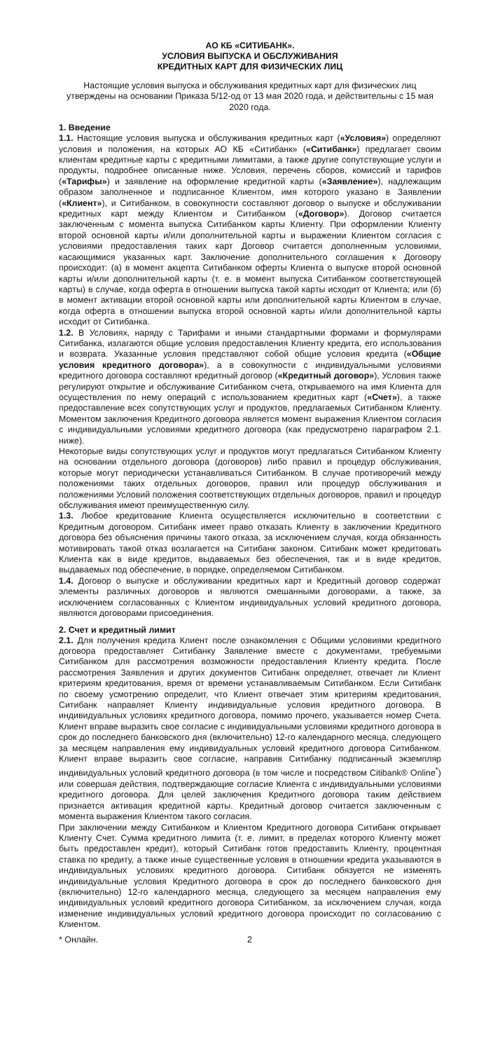АО КБ «СИТИБАНК».
УСЛОВИЯ ВЫПУСКА И ОБСЛУЖИВАНИЯ
КРЕДИТНЫХ КАРТ ДЛЯ ФИЗИЧЕСКИХ ЛИЦ
Настоящие условия выпуска и обслуживания кредитных карт для физических лиц утверждены на основании Приказа 5/12-од от 13 мая 2020 года, и действительны с 15 мая 2020 года.
1. Введение
1.1. Настоящие условия выпуска и обслуживания кредитных карт («Условия») определяют условия и положения, на которых АО КБ «Ситибанк» («Ситибанк») предлагает своим клиентам кредитные карты с кредитными лимитами, а также другие сопутствующие услуги и продукты, подробнее описанные ниже. Условия, перечень сборов, комиссий и тарифов («Тарифы») и заявление на оформление кредитной карты («Заявление»), надлежащим образом заполненное и подписанное Клиентом, имя которого указано в Заявлении («Клиент»), и Ситибанком, в совокупности составляют договор о выпуске и обслуживании кредитных карт между Клиентом и Ситибанком («Договор»). Договор считается заключенным с момента выпуска Ситибанком карты Клиенту. При оформлении Клиенту второй основной карты и/или дополнительной карты и выражении Клиентом согласия с условиями предоставления таких карт Договор считается дополненным условиями, касающимися указанных карт. Заключение дополнительного соглашения к Договору происходит: (а) в момент акцепта Ситибанком оферты Клиента о выпуске второй основной карты и/или дополнительной карты (т. е. в момент выпуска Ситибанком соответствующей карты) в случае, когда оферта в отношении выпуска такой карты исходит от Клиента; или (б) в момент активации второй основной карты или дополнительной карты Клиентом в случае, когда оферта в отношении выпуска второй основной карты и/или дополнительной карты исходит от Ситибанка.
1.2. В Условиях, наряду с Тарифами и иными стандартными формами и формулярами Ситибанка, излагаются общие условия предоставления Клиенту кредита, его использования и возврата. Указанные условия представляют собой общие условия кредита («Общие условия кредитного договора»), а в совокупности с индивидуальными условиями кредитного договора составляют кредитный договор («Кредитный договор»), Условия также регулируют открытие и обслуживание Ситибанком счета, открываемого на имя Клиента для осуществления по нему операций с использованием кредитных карт («Счет»), а также предоставление всех сопутствующих услуг и продуктов, предлагаемых Ситибанком Клиенту. Моментом заключения Кредитного договора является момент выражения Клиентом согласия с индивидуальными условиями кредитного договора (как предусмотрено параграфом 2.1. ниже).
Некоторые виды сопутствующих услуг и продуктов могут предлагаться Ситибанком Клиенту на основании отдельного договора (договоров) либо правил и процедур обслуживания, которые могут периодически устанавливаться Ситибанком. В случае противоречий между положениями таких отдельных договоров, правил или процедур обслуживания и положениями Условий положения соответствующих отдельных договоров, правил и процедур обслуживания имеют преимущественную силу.
1.3. Любое кредитование Клиента осуществляется исключительно в соответствии с Кредитным договором. Ситибанк имеет право отказать Клиенту в заключении Кредитного договора без объяснения причины такого отказа, за исключением случая, когда обязанность мотивировать такой отказ возлагается на Ситибанк законом. Ситибанк может кредитовать Клиента как в виде кредитов, выдаваемых без обеспечения, так и в виде кредитов, выдаваемых под обеспечение, в порядке, определяемом Ситибанком.
1.4. Договор о выпуске и обслуживании кредитных карт и Кредитный договор содержат элементы различных договоров и являются смешанными договорами, а также, за исключением согласованных с Клиентом индивидуальных условий кредитного договора, являются договорами присоединения.
2. Счет и кредитный лимит
2.1. Для получения кредита Клиент после ознакомления с Общими условиями кредитного договора предоставляет Ситибанку Заявление вместе с документами, требуемыми Ситибанком для рассмотрения возможности предоставления Клиенту кредита. После рассмотрения Заявления и других документов Ситибанк определяет, отвечает ли Клиент критериям кредитования, время от времени устанавливаемым Ситибанком. Если Ситибанк по своему усмотрению определит, что Клиент отвечает этим критериям кредитования, Ситибанк направляет Клиенту индивидуальные условия кредитного договора. В индивидуальных условиях кредитного договора, помимо прочего, указывается номер Счета. Клиент вправе выразить свое согласие с индивидуальными условиями кредитного договора в срок до последнего банковского дня (включительно) 12-го календарного месяца, следующего за месяцем направления ему индивидуальных условий кредитного договора Ситибанком. Клиент вправе выразить свое согласие, направив Ситибанку подписанный экземпляр индивидуальных условий кредитного договора (в том числе и посредством Citibank® Online<sup>*</sup>) или совершая действия, подтверждающие согласие Клиента с индивидуальными условиями кредитного договора. Для целей заключения Кредитного договора таким действием признается активация кредитной карты. Кредитный договор считается заключенным с момента выражения Клиентом такого согласия.
При заключении между Ситибанком и Клиентом Кредитного договора Ситибанк открывает Клиенту Счет. Сумма кредитного лимита (т. е. лимит, в пределах которого Клиенту может быть предоставлен кредит), который Ситибанк готов предоставить Клиенту, процентная ставка по кредиту, а также иные существенные условия в отношении кредита указываются в индивидуальных условиях кредитного договора. Ситибанк обязуется не изменять индивидуальные условия Кредитного договора в срок до последнего банковского дня (включительно) 12-го календарного месяца, следующего за месяцем направления ему индивидуальных условий кредитного договора Ситибанком, за исключением случая, когда изменение индивидуальных условий кредитного договора происходит по согласованию с Клиентом.
* Онлайн. 2